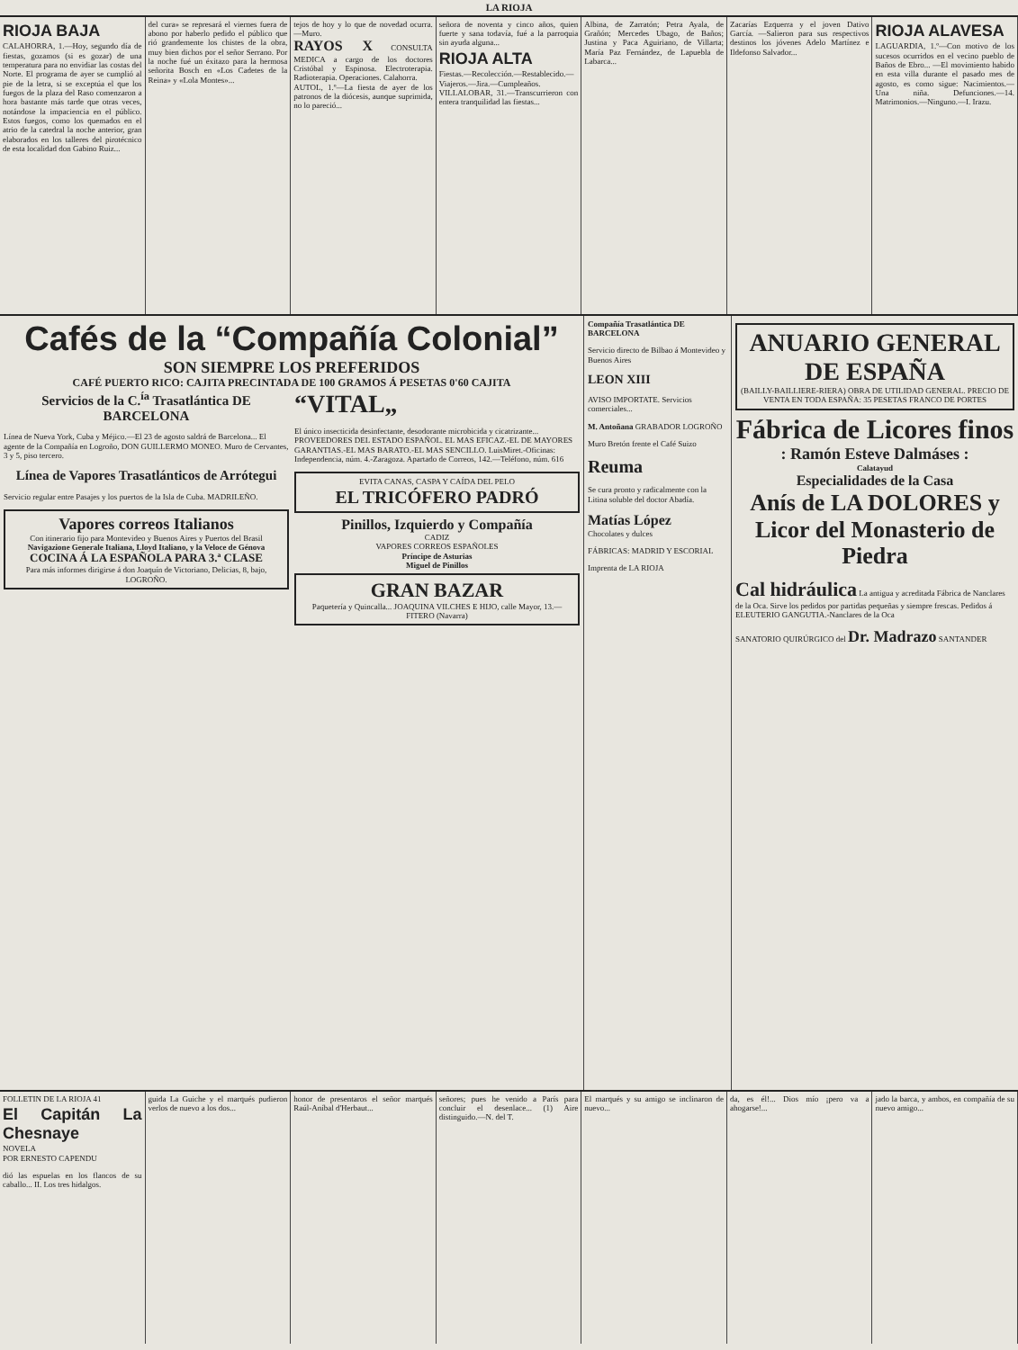LA RIOJA
RIOJA BAJA
CALAHORRA, 1.—Hoy, segundo día de fiestas, gozamos (si es gozar) de una temperatura para no envidiar las costas del Norte. El programa de ayer se cumplió al pie de la letra, si se exceptúa el que los fuegos de la plaza del Raso comenzaron a hora bastante más tarde que otras veces, notándose la impaciencia en el público. Estos fuegos, como los quemados en el atrio de la catedral la noche anterior, gran elaborados en los talleres del pirotécnico de esta localidad don Gabino Ruiz...
del cura» se represará el viernes fuera de abono por haberlo pedido el público que rió grandemente los chistes de la obra, muy bien dichos por el señor Serrano. Por la noche fué un éxitazo para la hermosa señorita Bosch en «Los Cadetes de la Reina» y «Lola Montes»...
tejos de hoy y lo que de novedad ocurra.—Muro.
RAYOS X CONSULTA MEDICA a cargo de los doctores Cristóbal y Espinosa. Electroterapia. Radioterapia. Operaciones. Calahorra.
AUTOL, 1.º—La fiesta de ayer de los patronos de la diócesis, aunque suprimida, no lo pareció...
señora de noventa y cinco años, quien fuerte y sana todavía, fué a la parroquia sin ayuda alguna...
RIOJA ALTA
Fiestas.—Recolección.—Restablecido.—Viajeros.—Jira.—Cumpleaños.
VILLALOBAR, 31.—Transcurrieron con entera tranquilidad las fiestas...
Albina, de Zarratón; Petra Ayala, de Grañón; Mercedes Ubago, de Baños; Justina y Paca Aguiriano, de Villarta; María Paz Fernández, de Lapuebla de Labarca...
Zacarías Ezquerra y el joven Dativo García. —Salieron para sus respectivos destinos los jóvenes Adelo Martínez e Ildefonso Salvador...
RIOJA ALAVESA
LAGUARDIA, 1.º—Con motivo de los sucesos ocurridos en el vecino pueblo de Baños de Ebro... —El movimiento habido en esta villa durante el pasado mes de agosto, es como sigue: Nacimientos.—Una niña. Defunciones.—14. Matrimonios.—Ninguno.—I. Irazu.
Cafés de la “Compañía Colonial”
SON SIEMPRE LOS PREFERIDOS
CAFÉ PUERTO RICO: CAJITA PRECINTADA DE 100 GRAMOS Á PESETAS 0'60 CAJITA
Servicios de la C.<sup>ía</sup> Trasatlántica DE BARCELONA
Línea de Nueva York, Cuba y Méjico.—El 23 de agosto saldrá de Barcelona... El agente de la Compañía en Logroño, DON GUILLERMO MONEO. Muro de Cervantes, 3 y 5, piso tercero.
Línea de Vapores Trasatlánticos de Arrótegui
Servicio regular entre Pasajes y los puertos de la Isla de Cuba. MADRILEÑO.
Vapores correos Italianos
Con itinerario fijo para Montevideo y Buenos Aires y Puertos del Brasil
Navigazione Generale Italiana, Lloyd Italiano, y la Veloce de Génova
COCINA Á LA ESPAÑOLA PARA 3.ª CLASE
Para más informes dirigirse á don Joaquín de Victoriano, Delicias, 8, bajo, LOGROÑO.
“VITAL„
El único insecticida desinfectante, desodorante microbicida y cicatrizante... PROVEEDORES DEL ESTADO ESPAÑOL. EL MAS EFICAZ.-EL DE MAYORES GARANTIAS.-EL MAS BARATO.-EL MAS SENCILLO. LuisMiret.-Oficinas: Independencia, núm. 4.-Zaragoza. Apartado de Correos, 142.—Teléfono, núm. 616
EVITA CANAS, CASPA Y CAÍDA DEL PELO
EL TRICÓFERO PADRÓ
Pinillos, Izquierdo y Compañía
CADIZ
VAPORES CORREOS ESPAÑOLES
Príncipe de Asturias
Miguel de Pinillos
GRAN BAZAR
Paquetería y Quincalla... JOAQUINA VILCHES E HIJO, calle Mayor, 13.—FITERO (Navarra)
Compañía Trasatlántica DE BARCELONA
Servicio directo de Bilbao á Montevideo y Buenos Aires
LEON XIII
AVISO IMPORTATE. Servicios comerciales...
M. Antoñana GRABADOR LOGROÑO
Muro Bretón frente el Café Suizo
Reuma
Se cura pronto y radicalmente con la Litina soluble del doctor Abadía.
Matías López
Chocolates y dulces
FÁBRICAS: MADRID Y ESCORIAL
Imprenta de LA RIOJA
ANUARIO GENERAL DE ESPAÑA
(BAILLY-BAILLIERE-RIERA) OBRA DE UTILIDAD GENERAL. PRECIO DE VENTA EN TODA ESPAÑA: 35 PESETAS FRANCO DE PORTES
Fábrica de Licores finos
: Ramón Esteve Dalmáses :
Calatayud
Especialidades de la Casa
Anís de LA DOLORES y Licor del Monasterio de Piedra
Cal hidráulica La antigua y acreditada Fábrica de Nanclares de la Oca. Sirve los pedidos por partidas pequeñas y siempre frescas. Pedidos á ELEUTERIO GANGUTIA.-Nanclares de la Oca
SANATORIO QUIRÚRGICO del Dr. Madrazo SANTANDER
FOLLETIN DE LA RIOJA 41
El Capitán La Chesnaye
NOVELA
POR ERNESTO CAPENDU
dió las espuelas en los flancos de su caballo... II. Los tres hidalgos.
guida La Guiche y el marqués pudieron verlos de nuevo a los dos...
honor de presentaros el señor marqués Raúl-Aníbal d'Herbaut...
señores; pues he venido a París para concluir el desenlace... (1) Aire distinguido.—N. del T.
El marqués y su amigo se inclinaron de nuevo...
da, es él!... Dios mío ¡pero va a ahogarse!...
jado la barca, y ambos, en compañía de su nuevo amigo...